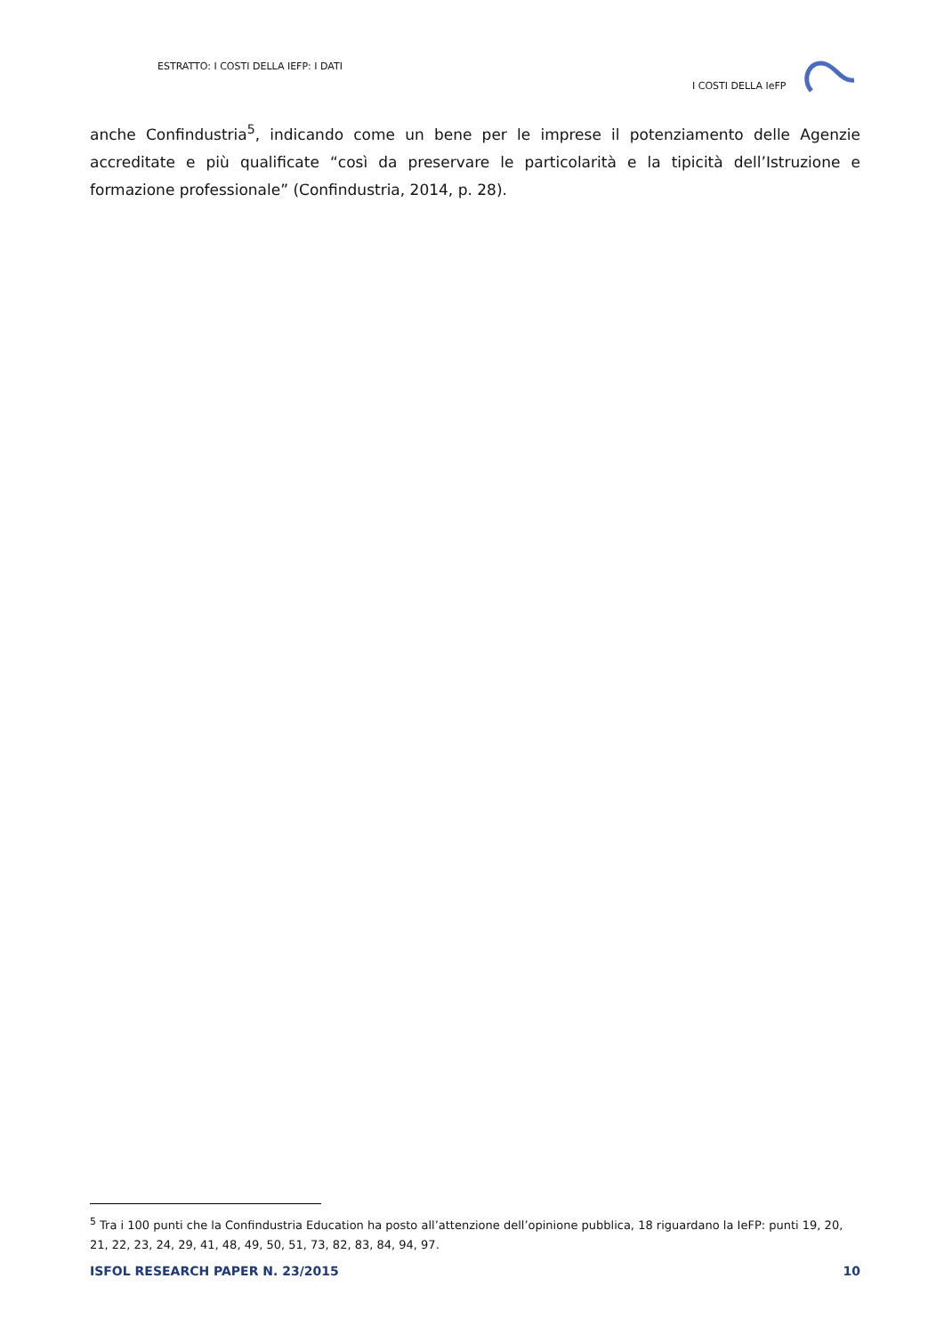ESTRATTO: I COSTI DELLA IEFP: I DATI
I COSTI DELLA IeFP
anche Confindustria<sup>5</sup>, indicando come un bene per le imprese il potenziamento delle Agenzie accreditate e più qualificate “così da preservare le particolarità e la tipicità dell’Istruzione e formazione professionale” (Confindustria, 2014, p. 28).
<sup>5</sup> Tra i 100 punti che la Confindustria Education ha posto all’attenzione dell’opinione pubblica, 18 riguardano la IeFP: punti 19, 20, 21, 22, 23, 24, 29, 41, 48, 49, 50, 51, 73, 82, 83, 84, 94, 97.
ISFOL RESEARCH PAPER N. 23/2015 10